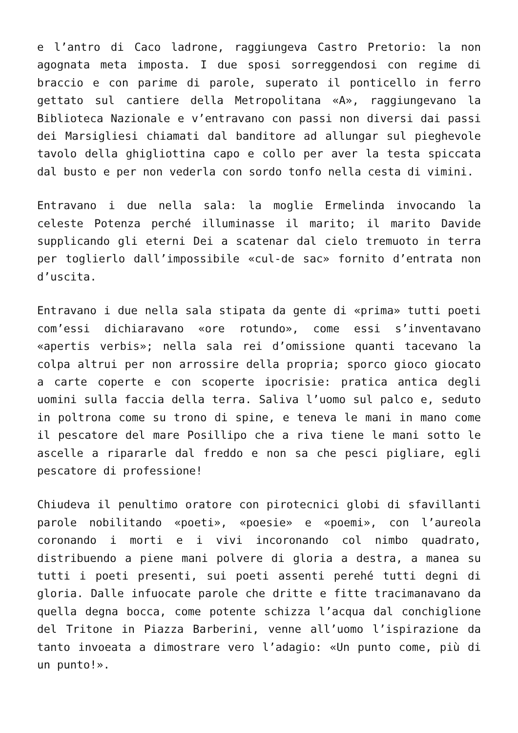e l’antro di Caco ladrone, raggiungeva Castro Pretorio: la non agognata meta imposta. I due sposi sorreggendosi con regime di braccio e con parime di parole, superato il ponticello in ferro gettato sul cantiere della Metropolitana «A», raggiungevano la Biblioteca Nazionale e v’entravano con passi non diversi dai passi dei Marsigliesi chiamati dal banditore ad allungar sul pieghevole tavolo della ghigliottina capo e collo per aver la testa spiccata dal busto e per non vederla con sordo tonfo nella cesta di vimini.
Entravano i due nella sala: la moglie Ermelinda invocando la celeste Potenza perché illuminasse il marito; il marito Davide supplicando gli eterni Dei a scatenar dal cielo tremuoto in terra per toglierlo dall’impossibile «cul-de sac» fornito d’entrata non d’uscita.
Entravano i due nella sala stipata da gente di «prima» tutti poeti com’essi dichiaravano «ore rotundo», come essi s’inventavano «apertis verbis»; nella sala rei d’omissione quanti tacevano la colpa altrui per non arrossire della propria; sporco gioco giocato a carte coperte e con scoperte ipocrisie: pratica antica degli uomini sulla faccia della terra. Saliva l’uomo sul palco e, seduto in poltrona come su trono di spine, e teneva le mani in mano come il pescatore del mare Posillipo che a riva tiene le mani sotto le ascelle a ripararle dal freddo e non sa che pesci pigliare, egli pescatore di professione!
Chiudeva il penultimo oratore con pirotecnici globi di sfavillanti parole nobilitando «poeti», «poesie» e «poemi», con l’aureola coronando i morti e i vivi incoronando col nimbo quadrato, distribuendo a piene mani polvere di gloria a destra, a manea su tutti i poeti presenti, sui poeti assenti perehé tutti degni di gloria. Dalle infuocate parole che dritte e fitte tracimanavano da quella degna bocca, come potente schizza l’acqua dal conchiglione del Tritone in Piazza Barberini, venne all’uomo l’ispirazione da tanto invoeata a dimostrare vero l’adagio: «Un punto come, più di un punto!».